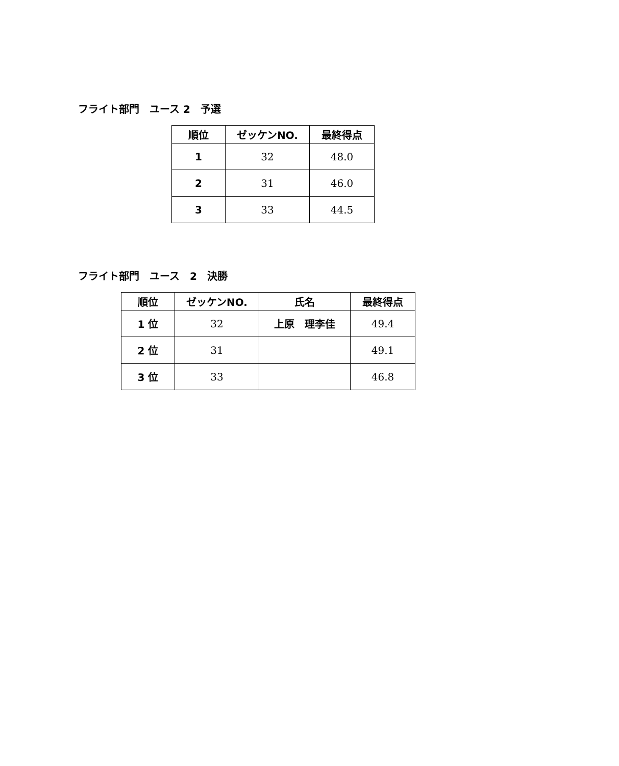フライト部門　ユース 2　予選
| 順位 | ゼッケンNO. | 最終得点 |
| --- | --- | --- |
| 1 | 32 | 48.0 |
| 2 | 31 | 46.0 |
| 3 | 33 | 44.5 |
フライト部門　ユース　2　決勝
| 順位 | ゼッケンNO. | 氏名 | 最終得点 |
| --- | --- | --- | --- |
| 1 位 | 32 | 上原 理李佳 | 49.4 |
| 2 位 | 31 | | 49.1 |
| 3 位 | 33 | | 46.8 |